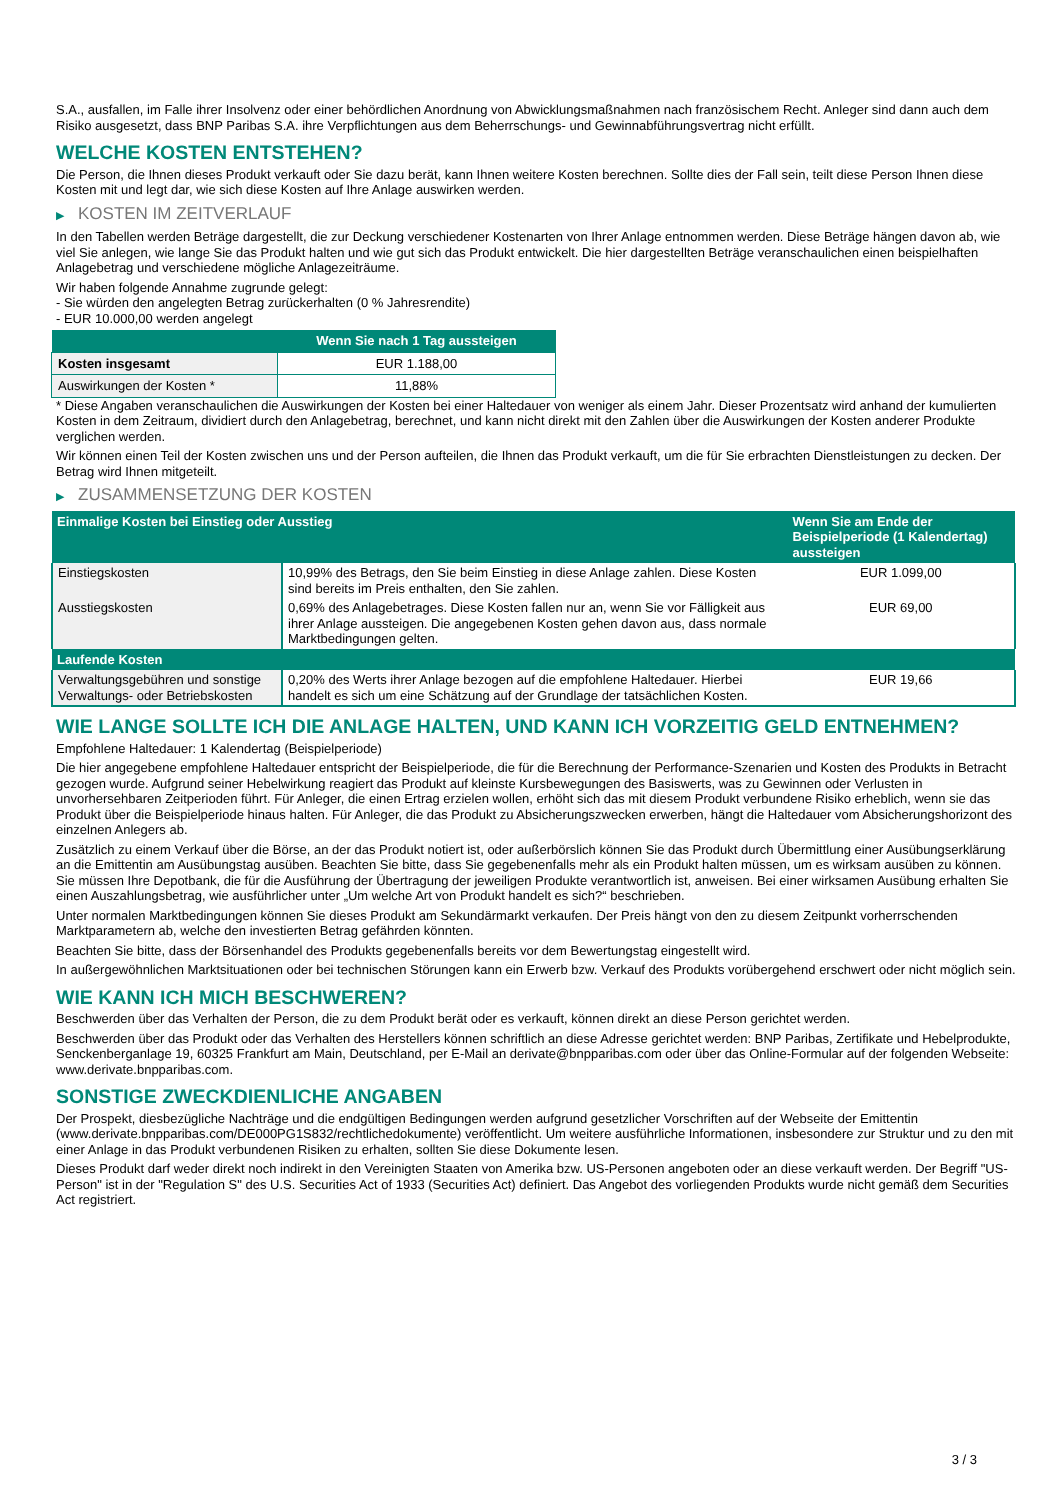S.A., ausfallen, im Falle ihrer Insolvenz oder einer behördlichen Anordnung von Abwicklungsmaßnahmen nach französischem Recht. Anleger sind dann auch dem Risiko ausgesetzt, dass BNP Paribas S.A. ihre Verpflichtungen aus dem Beherrschungs- und Gewinnabführungsvertrag nicht erfüllt.
WELCHE KOSTEN ENTSTEHEN?
Die Person, die Ihnen dieses Produkt verkauft oder Sie dazu berät, kann Ihnen weitere Kosten berechnen. Sollte dies der Fall sein, teilt diese Person Ihnen diese Kosten mit und legt dar, wie sich diese Kosten auf Ihre Anlage auswirken werden.
▶ KOSTEN IM ZEITVERLAUF
In den Tabellen werden Beträge dargestellt, die zur Deckung verschiedener Kostenarten von Ihrer Anlage entnommen werden. Diese Beträge hängen davon ab, wie viel Sie anlegen, wie lange Sie das Produkt halten und wie gut sich das Produkt entwickelt. Die hier dargestellten Beträge veranschaulichen einen beispielhaften Anlagebetrag und verschiedene mögliche Anlagezeiträume.
Wir haben folgende Annahme zugrunde gelegt:
- Sie würden den angelegten Betrag zurückerhalten (0 % Jahresrendite)
- EUR 10.000,00 werden angelegt
| | Wenn Sie nach 1 Tag aussteigen |
| --- | --- |
| Kosten insgesamt | EUR 1.188,00 |
| Auswirkungen der Kosten * | 11,88% |
* Diese Angaben veranschaulichen die Auswirkungen der Kosten bei einer Haltedauer von weniger als einem Jahr. Dieser Prozentsatz wird anhand der kumulierten Kosten in dem Zeitraum, dividiert durch den Anlagebetrag, berechnet, und kann nicht direkt mit den Zahlen über die Auswirkungen der Kosten anderer Produkte verglichen werden.
Wir können einen Teil der Kosten zwischen uns und der Person aufteilen, die Ihnen das Produkt verkauft, um die für Sie erbrachten Dienstleistungen zu decken. Der Betrag wird Ihnen mitgeteilt.
▶ ZUSAMMENSETZUNG DER KOSTEN
| Einmalige Kosten bei Einstieg oder Ausstieg | | Wenn Sie am Ende der Beispielperiode (1 Kalendertag) aussteigen |
| --- | --- | --- |
| Einstiegskosten | 10,99% des Betrags, den Sie beim Einstieg in diese Anlage zahlen. Diese Kosten sind bereits im Preis enthalten, den Sie zahlen. | EUR 1.099,00 |
| Ausstiegskosten | 0,69% des Anlagebetrages. Diese Kosten fallen nur an, wenn Sie vor Fälligkeit aus ihrer Anlage aussteigen. Die angegebenen Kosten gehen davon aus, dass normale Marktbedingungen gelten. | EUR 69,00 |
| Laufende Kosten | | |
| Verwaltungsgebühren und sonstige Verwaltungs- oder Betriebskosten | 0,20% des Werts ihrer Anlage bezogen auf die empfohlene Haltedauer. Hierbei handelt es sich um eine Schätzung auf der Grundlage der tatsächlichen Kosten. | EUR 19,66 |
WIE LANGE SOLLTE ICH DIE ANLAGE HALTEN, UND KANN ICH VORZEITIG GELD ENTNEHMEN?
Empfohlene Haltedauer: 1 Kalendertag (Beispielperiode)
Die hier angegebene empfohlene Haltedauer entspricht der Beispielperiode, die für die Berechnung der Performance-Szenarien und Kosten des Produkts in Betracht gezogen wurde. Aufgrund seiner Hebelwirkung reagiert das Produkt auf kleinste Kursbewegungen des Basiswerts, was zu Gewinnen oder Verlusten in unvorhersehbaren Zeitperioden führt. Für Anleger, die einen Ertrag erzielen wollen, erhöht sich das mit diesem Produkt verbundene Risiko erheblich, wenn sie das Produkt über die Beispielperiode hinaus halten. Für Anleger, die das Produkt zu Absicherungszwecken erwerben, hängt die Haltedauer vom Absicherungshorizont des einzelnen Anlegers ab.
Zusätzlich zu einem Verkauf über die Börse, an der das Produkt notiert ist, oder außerbörslich können Sie das Produkt durch Übermittlung einer Ausübungserklärung an die Emittentin am Ausübungstag ausüben. Beachten Sie bitte, dass Sie gegebenenfalls mehr als ein Produkt halten müssen, um es wirksam ausüben zu können. Sie müssen Ihre Depotbank, die für die Ausführung der Übertragung der jeweiligen Produkte verantwortlich ist, anweisen. Bei einer wirksamen Ausübung erhalten Sie einen Auszahlungsbetrag, wie ausführlicher unter „Um welche Art von Produkt handelt es sich?“ beschrieben.
Unter normalen Marktbedingungen können Sie dieses Produkt am Sekundärmarkt verkaufen. Der Preis hängt von den zu diesem Zeitpunkt vorherrschenden Marktparametern ab, welche den investierten Betrag gefährden könnten.
Beachten Sie bitte, dass der Börsenhandel des Produkts gegebenenfalls bereits vor dem Bewertungstag eingestellt wird.
In außergewöhnlichen Marktsituationen oder bei technischen Störungen kann ein Erwerb bzw. Verkauf des Produkts vorübergehend erschwert oder nicht möglich sein.
WIE KANN ICH MICH BESCHWEREN?
Beschwerden über das Verhalten der Person, die zu dem Produkt berät oder es verkauft, können direkt an diese Person gerichtet werden.
Beschwerden über das Produkt oder das Verhalten des Herstellers können schriftlich an diese Adresse gerichtet werden: BNP Paribas, Zertifikate und Hebelprodukte, Senckenberganlage 19, 60325 Frankfurt am Main, Deutschland, per E-Mail an derivate@bnpparibas.com oder über das Online-Formular auf der folgenden Webseite: www.derivate.bnpparibas.com.
SONSTIGE ZWECKDIENLICHE ANGABEN
Der Prospekt, diesbezügliche Nachträge und die endgültigen Bedingungen werden aufgrund gesetzlicher Vorschriften auf der Webseite der Emittentin (www.derivate.bnpparibas.com/DE000PG1S832/rechtlichedokumente) veröffentlicht. Um weitere ausführliche Informationen, insbesondere zur Struktur und zu den mit einer Anlage in das Produkt verbundenen Risiken zu erhalten, sollten Sie diese Dokumente lesen.
Dieses Produkt darf weder direkt noch indirekt in den Vereinigten Staaten von Amerika bzw. US-Personen angeboten oder an diese verkauft werden. Der Begriff "US-Person" ist in der "Regulation S" des U.S. Securities Act of 1933 (Securities Act) definiert. Das Angebot des vorliegenden Produkts wurde nicht gemäß dem Securities Act registriert.
3 / 3